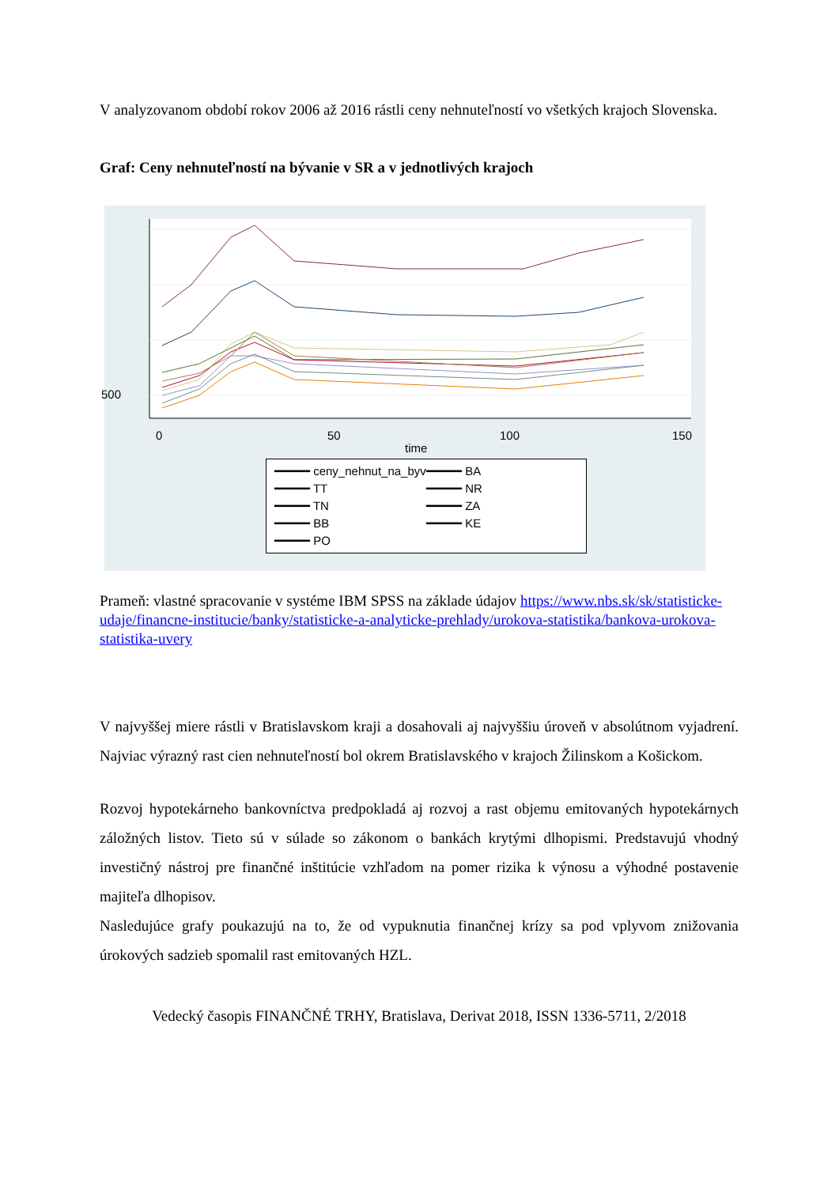V analyzovanom období rokov 2006 až 2016 rástli ceny nehnuteľností vo všetkých krajoch Slovenska.
Graf: Ceny nehnuteľností na bývanie v SR a v jednotlivých krajoch
0 50 100 150
time
500
━━━━━ ceny_nehnut_na_byv
━━━━━ BA
━━━━━ TT
━━━━━ NR
━━━━━ TN
━━━━━ ZA
━━━━━ BB
━━━━━ KE
━━━━━ PO
Prameň: vlastné spracovanie v systéme IBM SPSS na základe údajov https://www.nbs.sk/sk/statisticke-udaje/financne-institucie/banky/statisticke-a-analyticke-prehlady/urokova-statistika/bankova-urokova-statistika-uvery
V najvyššej miere rástli v Bratislavskom kraji a dosahovali aj najvyššiu úroveň v absolútnom vyjadrení. Najviac výrazný rast cien nehnuteľností bol okrem Bratislavského v krajoch Žilinskom a Košickom.
Rozvoj hypotekárneho bankovníctva predpokladá aj rozvoj a rast objemu emitovaných hypotekárnych záložných listov. Tieto sú v súlade so zákonom o bankách krytými dlhopismi. Predstavujú vhodný investičný nástroj pre finančné inštitúcie vzhľadom na pomer rizika k výnosu a výhodné postavenie majiteľa dlhopisov.
Nasledujúce grafy poukazujú na to, že od vypuknutia finančnej krízy sa pod vplyvom znižovania úrokových sadzieb spomalil rast emitovaných HZL.
Vedecký časopis FINANČNÉ TRHY, Bratislava, Derivat 2018, ISSN 1336-5711, 2/2018